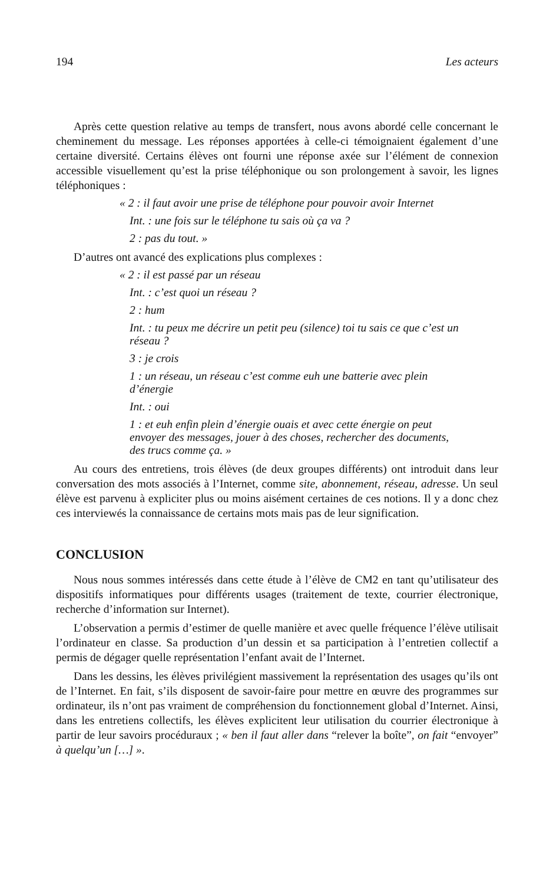194 Les acteurs
Après cette question relative au temps de transfert, nous avons abordé celle concernant le cheminement du message. Les réponses apportées à celle-ci témoignaient également d’une certaine diversité. Certains élèves ont fourni une réponse axée sur l’élément de connexion accessible visuellement qu’est la prise téléphonique ou son prolongement à savoir, les lignes téléphoniques :
« 2 : il faut avoir une prise de téléphone pour pouvoir avoir Internet
Int. : une fois sur le téléphone tu sais où ça va ?
2 : pas du tout. »
D’autres ont avancé des explications plus complexes :
« 2 : il est passé par un réseau
Int. : c’est quoi un réseau ?
2 : hum
Int. : tu peux me décrire un petit peu (silence) toi tu sais ce que c’est un réseau ?
3 : je crois
1 : un réseau, un réseau c’est comme euh une batterie avec plein d’énergie
Int. : oui
1 : et euh enfin plein d’énergie ouais et avec cette énergie on peut envoyer des messages, jouer à des choses, rechercher des documents, des trucs comme ça. »
Au cours des entretiens, trois élèves (de deux groupes différents) ont introduit dans leur conversation des mots associés à l’Internet, comme site, abonnement, réseau, adresse. Un seul élève est parvenu à expliciter plus ou moins aisément certaines de ces notions. Il y a donc chez ces interviewés la connaissance de certains mots mais pas de leur signification.
CONCLUSION
Nous nous sommes intéressés dans cette étude à l’élève de CM2 en tant qu’utilisateur des dispositifs informatiques pour différents usages (traitement de texte, courrier électronique, recherche d’information sur Internet).
L’observation a permis d’estimer de quelle manière et avec quelle fréquence l’élève utilisait l’ordinateur en classe. Sa production d’un dessin et sa participation à l’entretien collectif a permis de dégager quelle représentation l’enfant avait de l’Internet.
Dans les dessins, les élèves privilégient massivement la représentation des usages qu’ils ont de l’Internet. En fait, s’ils disposent de savoir-faire pour mettre en œuvre des programmes sur ordinateur, ils n’ont pas vraiment de compréhension du fonctionnement global d’Internet. Ainsi, dans les entretiens collectifs, les élèves explicitent leur utilisation du courrier électronique à partir de leur savoirs procéduraux ; « ben il faut aller dans “relever la boîte”, on fait “envoyer” à quelqu’un […] ».